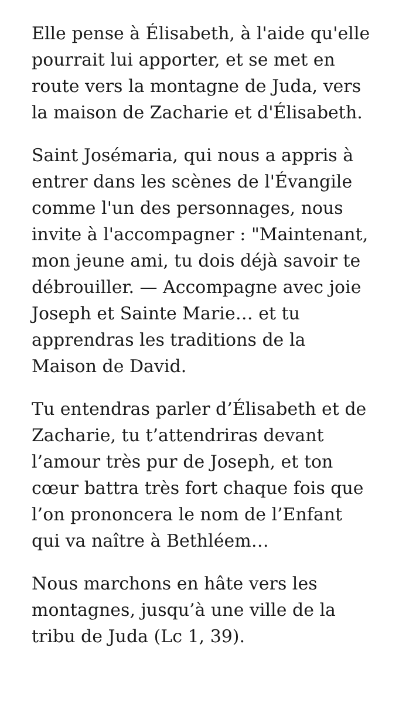Elle pense à Élisabeth, à l'aide qu'elle pourrait lui apporter, et se met en route vers la montagne de Juda, vers la maison de Zacharie et d'Élisabeth.
Saint Josémaria, qui nous a appris à entrer dans les scènes de l'Évangile comme l'un des personnages, nous invite à l'accompagner : "Maintenant, mon jeune ami, tu dois déjà savoir te débrouiller. — Accompagne avec joie Joseph et Sainte Marie… et tu apprendras les traditions de la Maison de David.
Tu entendras parler d’Élisabeth et de Zacharie, tu t’attendriras devant l’amour très pur de Joseph, et ton cœur battra très fort chaque fois que l’on prononcera le nom de l’Enfant qui va naître à Bethléem…
Nous marchons en hâte vers les montagnes, jusqu’à une ville de la tribu de Juda (Lc 1, 39).